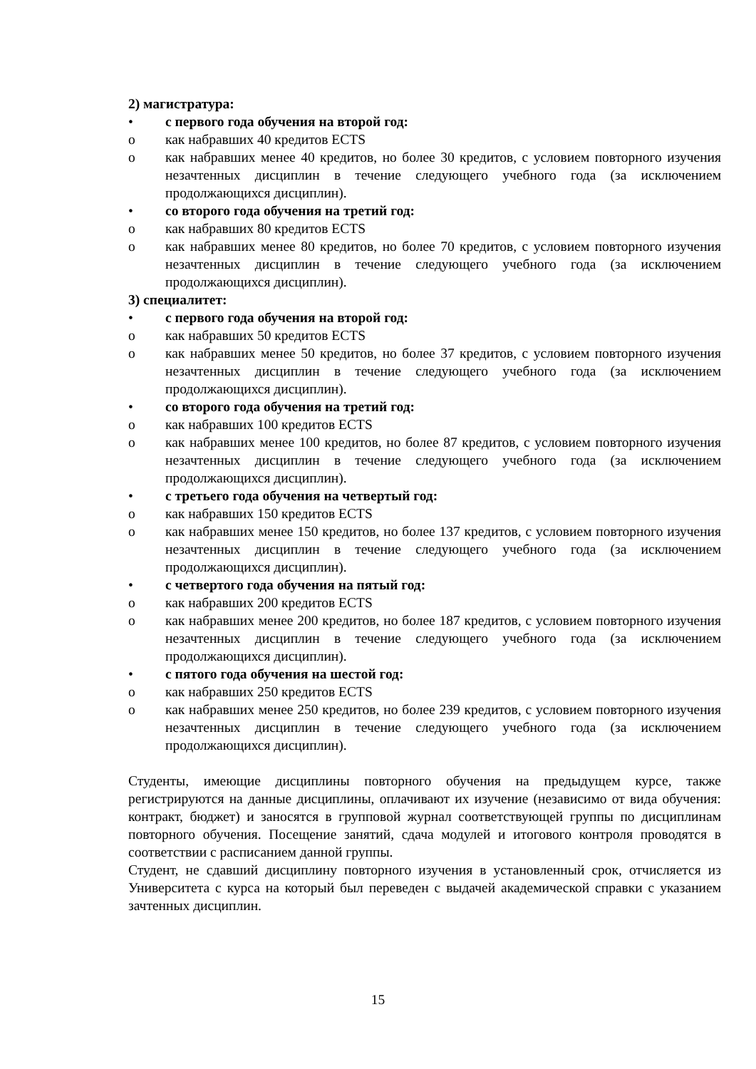2) магистратура:
• с первого года обучения на второй год:
o как набравших 40 кредитов ECTS
o как набравших менее 40 кредитов, но более 30 кредитов, с условием повторного изучения незачтенных дисциплин в течение следующего учебного года (за исключением продолжающихся дисциплин).
• со второго года обучения на третий год:
o как набравших 80 кредитов ECTS
o как набравших менее 80 кредитов, но более 70 кредитов, с условием повторного изучения незачтенных дисциплин в течение следующего учебного года (за исключением продолжающихся дисциплин).
3) специалитет:
• с первого года обучения на второй год:
o как набравших 50 кредитов ECTS
o как набравших менее 50 кредитов, но более 37 кредитов, с условием повторного изучения незачтенных дисциплин в течение следующего учебного года (за исключением продолжающихся дисциплин).
• со второго года обучения на третий год:
o как набравших 100 кредитов ECTS
o как набравших менее 100 кредитов, но более 87 кредитов, с условием повторного изучения незачтенных дисциплин в течение следующего учебного года (за исключением продолжающихся дисциплин).
• с третьего года обучения на четвертый год:
o как набравших 150 кредитов ECTS
o как набравших менее 150 кредитов, но более 137 кредитов, с условием повторного изучения незачтенных дисциплин в течение следующего учебного года (за исключением продолжающихся дисциплин).
• с четвертого года обучения на пятый год:
o как набравших 200 кредитов ECTS
o как набравших менее 200 кредитов, но более 187 кредитов, с условием повторного изучения незачтенных дисциплин в течение следующего учебного года (за исключением продолжающихся дисциплин).
• с пятого года обучения на шестой год:
o как набравших 250 кредитов ECTS
o как набравших менее 250 кредитов, но более 239 кредитов, с условием повторного изучения незачтенных дисциплин в течение следующего учебного года (за исключением продолжающихся дисциплин).
Студенты, имеющие дисциплины повторного обучения на предыдущем курсе, также регистрируются на данные дисциплины, оплачивают их изучение (независимо от вида обучения: контракт, бюджет) и заносятся в групповой журнал соответствующей группы по дисциплинам повторного обучения. Посещение занятий, сдача модулей и итогового контроля проводятся в соответствии с расписанием данной группы.
Студент, не сдавший дисциплину повторного изучения в установленный срок, отчисляется из Университета с курса на который был переведен с выдачей академической справки с указанием зачтенных дисциплин.
15